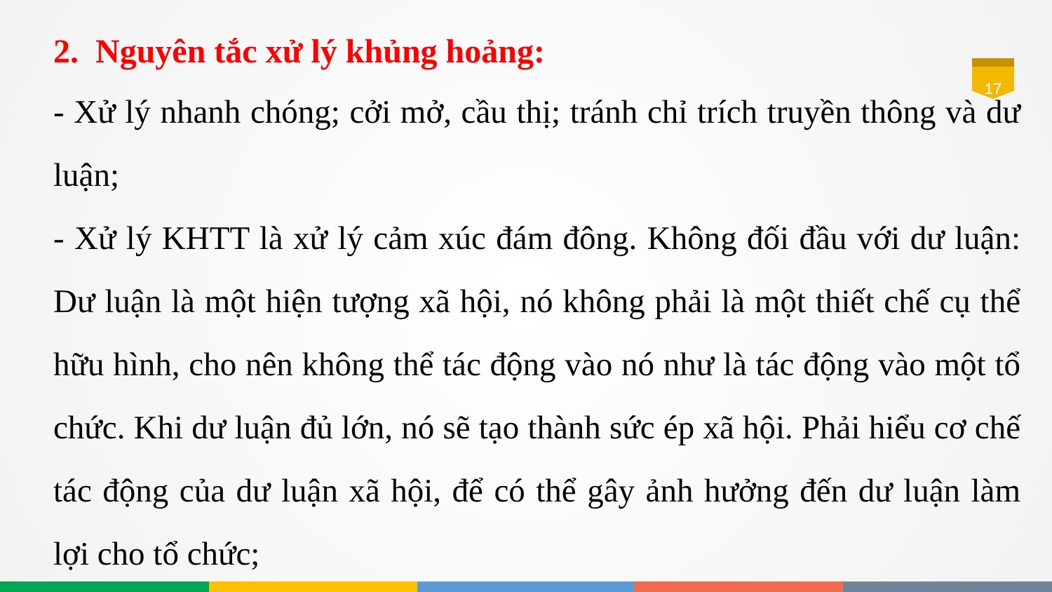17
2. Nguyên tắc xử lý khủng hoảng:
- Xử lý nhanh chóng; cởi mở, cầu thị; tránh chỉ trích truyền thông và dư luận;
- Xử lý KHTT là xử lý cảm xúc đám đông. Không đối đầu với dư luận: Dư luận là một hiện tượng xã hội, nó không phải là một thiết chế cụ thể hữu hình, cho nên không thể tác động vào nó như là tác động vào một tổ chức. Khi dư luận đủ lớn, nó sẽ tạo thành sức ép xã hội. Phải hiểu cơ chế tác động của dư luận xã hội, để có thể gây ảnh hưởng đến dư luận làm lợi cho tổ chức;